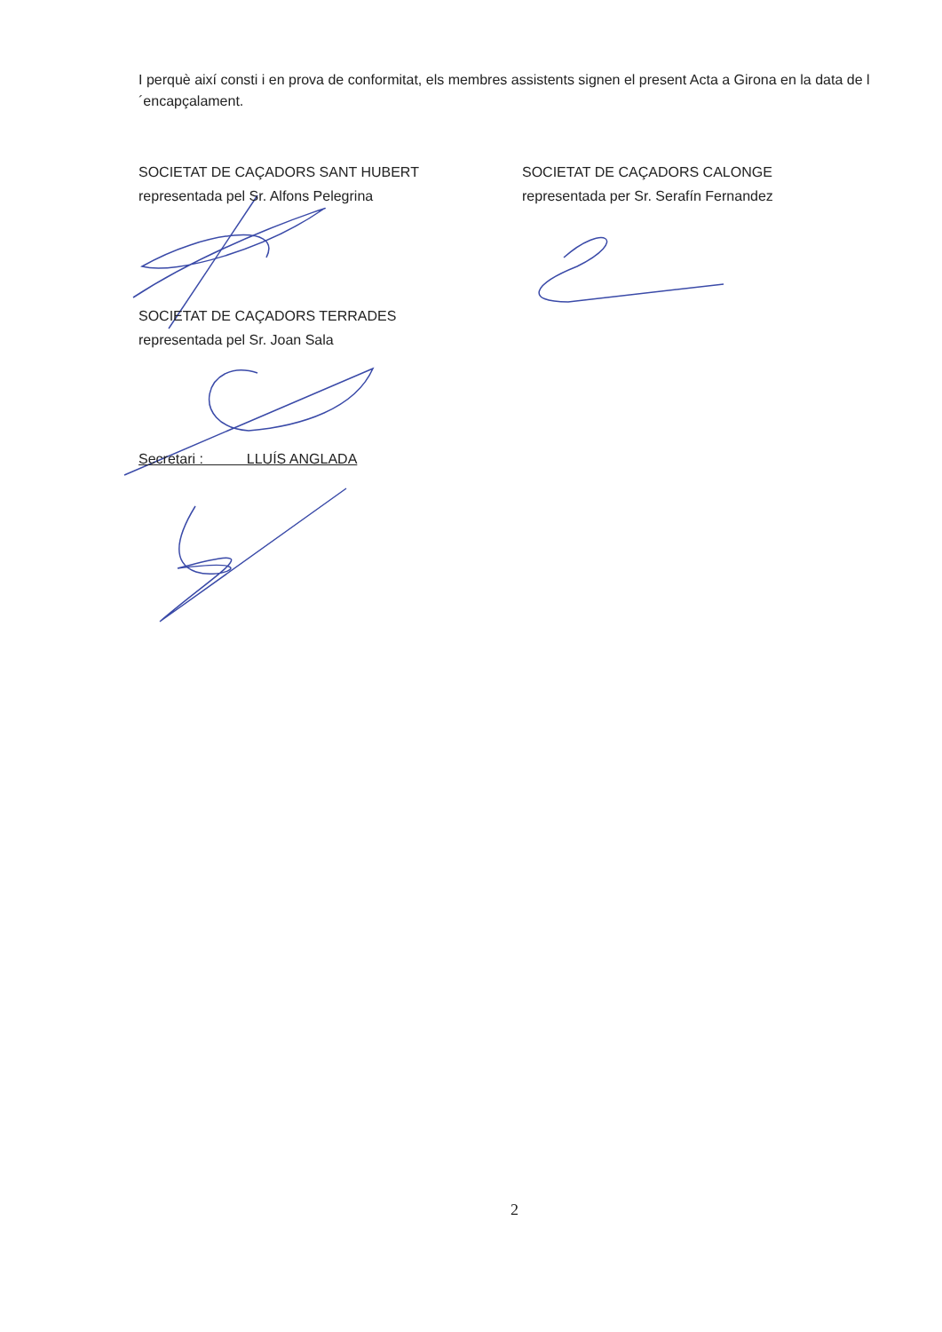I perquè així consti i en prova de conformitat, els membres assistents signen el present Acta a Girona en la data de l´encapçalament.
SOCIETAT DE CAÇADORS SANT HUBERT
representada pel Sr. Alfons Pelegrina
SOCIETAT DE CAÇADORS CALONGE
representada per Sr. Serafín Fernandez
SOCIETAT DE CAÇADORS TERRADES
representada pel Sr. Joan Sala
Secretari : LLUÍS ANGLADA
2